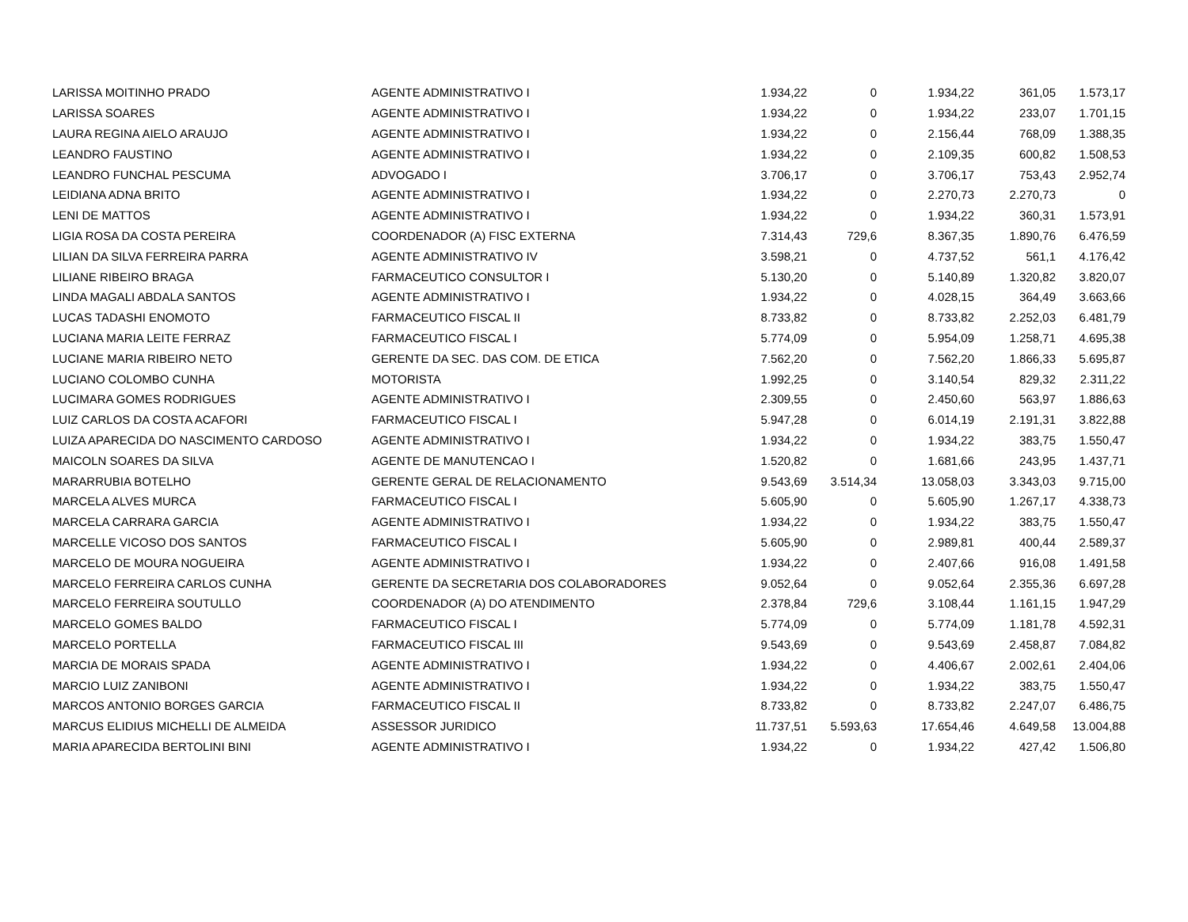| LARISSA MOITINHO PRADO | AGENTE ADMINISTRATIVO I | 1.934,22 | 0 | 1.934,22 | 361,05 | 1.573,17 |
| LARISSA SOARES | AGENTE ADMINISTRATIVO I | 1.934,22 | 0 | 1.934,22 | 233,07 | 1.701,15 |
| LAURA REGINA AIELO ARAUJO | AGENTE ADMINISTRATIVO I | 1.934,22 | 0 | 2.156,44 | 768,09 | 1.388,35 |
| LEANDRO FAUSTINO | AGENTE ADMINISTRATIVO I | 1.934,22 | 0 | 2.109,35 | 600,82 | 1.508,53 |
| LEANDRO FUNCHAL PESCUMA | ADVOGADO I | 3.706,17 | 0 | 3.706,17 | 753,43 | 2.952,74 |
| LEIDIANA ADNA BRITO | AGENTE ADMINISTRATIVO I | 1.934,22 | 0 | 2.270,73 | 2.270,73 | 0 |
| LENI DE MATTOS | AGENTE ADMINISTRATIVO I | 1.934,22 | 0 | 1.934,22 | 360,31 | 1.573,91 |
| LIGIA ROSA DA COSTA PEREIRA | COORDENADOR (A) FISC EXTERNA | 7.314,43 | 729,6 | 8.367,35 | 1.890,76 | 6.476,59 |
| LILIAN DA SILVA FERREIRA PARRA | AGENTE ADMINISTRATIVO IV | 3.598,21 | 0 | 4.737,52 | 561,1 | 4.176,42 |
| LILIANE RIBEIRO BRAGA | FARMACEUTICO CONSULTOR I | 5.130,20 | 0 | 5.140,89 | 1.320,82 | 3.820,07 |
| LINDA MAGALI ABDALA SANTOS | AGENTE ADMINISTRATIVO I | 1.934,22 | 0 | 4.028,15 | 364,49 | 3.663,66 |
| LUCAS TADASHI ENOMOTO | FARMACEUTICO FISCAL II | 8.733,82 | 0 | 8.733,82 | 2.252,03 | 6.481,79 |
| LUCIANA MARIA LEITE FERRAZ | FARMACEUTICO FISCAL I | 5.774,09 | 0 | 5.954,09 | 1.258,71 | 4.695,38 |
| LUCIANE MARIA RIBEIRO NETO | GERENTE DA SEC. DAS COM. DE ETICA | 7.562,20 | 0 | 7.562,20 | 1.866,33 | 5.695,87 |
| LUCIANO COLOMBO CUNHA | MOTORISTA | 1.992,25 | 0 | 3.140,54 | 829,32 | 2.311,22 |
| LUCIMARA GOMES RODRIGUES | AGENTE ADMINISTRATIVO I | 2.309,55 | 0 | 2.450,60 | 563,97 | 1.886,63 |
| LUIZ CARLOS DA COSTA ACAFORI | FARMACEUTICO FISCAL I | 5.947,28 | 0 | 6.014,19 | 2.191,31 | 3.822,88 |
| LUIZA APARECIDA DO NASCIMENTO CARDOSO | AGENTE ADMINISTRATIVO I | 1.934,22 | 0 | 1.934,22 | 383,75 | 1.550,47 |
| MAICOLN SOARES DA SILVA | AGENTE DE MANUTENCAO I | 1.520,82 | 0 | 1.681,66 | 243,95 | 1.437,71 |
| MARARRUBIA BOTELHO | GERENTE GERAL DE RELACIONAMENTO | 9.543,69 | 3.514,34 | 13.058,03 | 3.343,03 | 9.715,00 |
| MARCELA ALVES MURCA | FARMACEUTICO FISCAL I | 5.605,90 | 0 | 5.605,90 | 1.267,17 | 4.338,73 |
| MARCELA CARRARA GARCIA | AGENTE ADMINISTRATIVO I | 1.934,22 | 0 | 1.934,22 | 383,75 | 1.550,47 |
| MARCELLE VICOSO DOS SANTOS | FARMACEUTICO FISCAL I | 5.605,90 | 0 | 2.989,81 | 400,44 | 2.589,37 |
| MARCELO DE MOURA NOGUEIRA | AGENTE ADMINISTRATIVO I | 1.934,22 | 0 | 2.407,66 | 916,08 | 1.491,58 |
| MARCELO FERREIRA CARLOS CUNHA | GERENTE DA SECRETARIA DOS COLABORADORES | 9.052,64 | 0 | 9.052,64 | 2.355,36 | 6.697,28 |
| MARCELO FERREIRA SOUTULLO | COORDENADOR (A) DO ATENDIMENTO | 2.378,84 | 729,6 | 3.108,44 | 1.161,15 | 1.947,29 |
| MARCELO GOMES BALDO | FARMACEUTICO FISCAL I | 5.774,09 | 0 | 5.774,09 | 1.181,78 | 4.592,31 |
| MARCELO PORTELLA | FARMACEUTICO FISCAL III | 9.543,69 | 0 | 9.543,69 | 2.458,87 | 7.084,82 |
| MARCIA DE MORAIS SPADA | AGENTE ADMINISTRATIVO I | 1.934,22 | 0 | 4.406,67 | 2.002,61 | 2.404,06 |
| MARCIO LUIZ ZANIBONI | AGENTE ADMINISTRATIVO I | 1.934,22 | 0 | 1.934,22 | 383,75 | 1.550,47 |
| MARCOS ANTONIO BORGES GARCIA | FARMACEUTICO FISCAL II | 8.733,82 | 0 | 8.733,82 | 2.247,07 | 6.486,75 |
| MARCUS ELIDIUS MICHELLI DE ALMEIDA | ASSESSOR JURIDICO | 11.737,51 | 5.593,63 | 17.654,46 | 4.649,58 | 13.004,88 |
| MARIA APARECIDA BERTOLINI BINI | AGENTE ADMINISTRATIVO I | 1.934,22 | 0 | 1.934,22 | 427,42 | 1.506,80 |